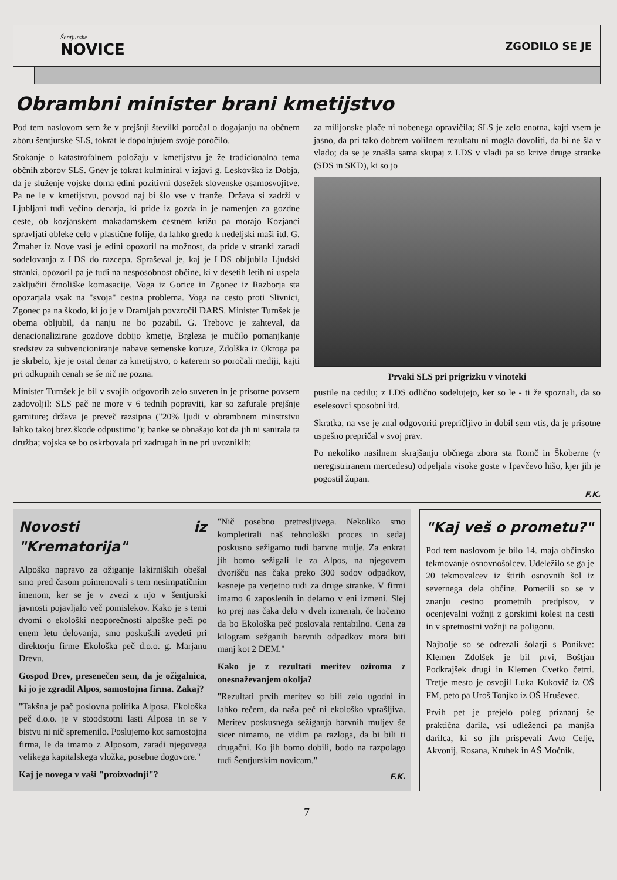Šentjurske
NOVICE
ZGODILO SE JE
Obrambni minister brani kmetijstvo
Pod tem naslovom sem že v prejšnji številki poročal o dogajanju na občnem zboru šentjurske SLS, tokrat le dopolnjujem svoje poročilo.
Stokanje o katastrofalnem položaju v kmetijstvu je že tradicionalna tema občnih zborov SLS. Gnev je tokrat kulminiral v izjavi g. Leskovška iz Dobja, da je služenje vojske doma edini pozitivni dosežek slovenske osamosvojitve. Pa ne le v kmetijstvu, povsod naj bi šlo vse v franže. Država si zadrži v Ljubljani tudi večino denarja, ki pride iz gozda in je namenjen za gozdne ceste, ob kozjanskem makadamskem cestnem križu pa morajo Kozjanci spravljati obleke celo v plastične folije, da lahko gredo k nedeljski maši itd. G. Žmaher iz Nove vasi je edini opozoril na možnost, da pride v stranki zaradi sodelovanja z LDS do razcepa. Spraševal je, kaj je LDS obljubila Ljudski stranki, opozoril pa je tudi na nesposobnost občine, ki v desetih letih ni uspela zaključiti črnoliške komasacije. Voga iz Gorice in Zgonec iz Razborja sta opozarjala vsak na "svoja" cestna problema. Voga na cesto proti Slivnici, Zgonec pa na škodo, ki jo je v Dramljah povzročil DARS. Minister Turnšek je obema obljubil, da nanju ne bo pozabil. G. Trebovc je zahteval, da denacionalizirane gozdove dobijo kmetje, Brgleza je mučilo pomanjkanje sredstev za subvencioniranje nabave semenske koruze, Zdolška iz Okroga pa je skrbelo, kje je ostal denar za kmetijstvo, o katerem so poročali mediji, kajti pri odkupnih cenah se še nič ne pozna.
Minister Turnšek je bil v svojih odgovorih zelo suveren in je prisotne povsem zadovoljil: SLS pač ne more v 6 tednih popraviti, kar so zafurale prejšnje garniture; država je preveč razsipna ("20% ljudi v obrambnem minstrstvu lahko takoj brez škode odpustimo"); banke se obnašajo kot da jih ni sanirala ta družba; vojska se bo oskrbovala pri zadrugah in ne pri uvoznikih;
za milijonske plače ni nobenega opravičila; SLS je zelo enotna, kajti vsem je jasno, da pri tako dobrem volilnem rezultatu ni mogla dovoliti, da bi ne šla v vlado; da se je znašla sama skupaj z LDS v vladi pa so krive druge stranke (SDS in SKD), ki so jo
Prvaki SLS pri prigrizku v vinoteki
pustile na cedilu; z LDS odlično sodelujejo, ker so le - ti že spoznali, da so eselesovci sposobni itd.
Skratka, na vse je znal odgovoriti prepričljivo in dobil sem vtis, da je prisotne uspešno prepričal v svoj prav.
Po nekoliko nasilnem skrajšanju občnega zbora sta Romč in Škoberne (v neregistriranem mercedesu) odpeljala visoke goste v Ipavčevo hišo, kjer jih je pogostil župan.
F.K.
Novosti iz "Krematorija"
Alpoško napravo za ožiganje lakirniških obešal smo pred časom poimenovali s tem nesimpatičnim imenom, ker se je v zvezi z njo v šentjurski javnosti pojavljalo več pomislekov. Kako je s temi dvomi o ekološki neoporečnosti alpoške peči po enem letu delovanja, smo poskušali zvedeti pri direktorju firme Ekološka peč d.o.o. g. Marjanu Drevu.
Gospod Drev, presenečen sem, da je ožigalnica, ki jo je zgradil Alpos, samostojna firma. Zakaj?
"Takšna je pač poslovna politika Alposa. Ekološka peč d.o.o. je v stoodstotni lasti Alposa in se v bistvu ni nič spremenilo. Poslujemo kot samostojna firma, le da imamo z Alposom, zaradi njegovega velikega kapitalskega vložka, posebne dogovore."
Kaj je novega v vaši "proizvodnji"?
"Nič posebno pretresljivega. Nekoliko smo kompletirali naš tehnološki proces in sedaj poskusno sežigamo tudi barvne mulje. Za enkrat jih bomo sežigali le za Alpos, na njegovem dvorišču nas čaka preko 300 sodov odpadkov, kasneje pa verjetno tudi za druge stranke. V firmi imamo 6 zaposlenih in delamo v eni izmeni. Slej ko prej nas čaka delo v dveh izmenah, če hočemo da bo Ekološka peč poslovala rentabilno. Cena za kilogram sežganih barvnih odpadkov mora biti manj kot 2 DEM."
Kako je z rezultati meritev oziroma z onesnaževanjem okolja?
"Rezultati prvih meritev so bili zelo ugodni in lahko rečem, da naša peč ni ekološko vprašljiva. Meritev poskusnega sežiganja barvnih muljev še sicer nimamo, ne vidim pa razloga, da bi bili ti drugačni. Ko jih bomo dobili, bodo na razpolago tudi Šentjurskim novicam."
F.K.
"Kaj veš o prometu?"
Pod tem naslovom je bilo 14. maja občinsko tekmovanje osnovnošolcev. Udeležilo se ga je 20 tekmovalcev iz štirih osnovnih šol iz severnega dela občine. Pomerili so se v znanju cestno prometnih predpisov, v ocenjevalni vožnji z gorskimi kolesi na cesti in v spretnostni vožnji na poligonu.
Najbolje so se odrezali šolarji s Ponikve: Klemen Zdolšek je bil prvi, Boštjan Podkrajšek drugi in Klemen Cvetko četrti. Tretje mesto je osvojil Luka Kukovič iz OŠ FM, peto pa Uroš Tonjko iz OŠ Hruševec.
Prvih pet je prejelo poleg priznanj še praktična darila, vsi udleženci pa manjša darilca, ki so jih prispevali Avto Celje, Akvonij, Rosana, Kruhek in AŠ Močnik.
7